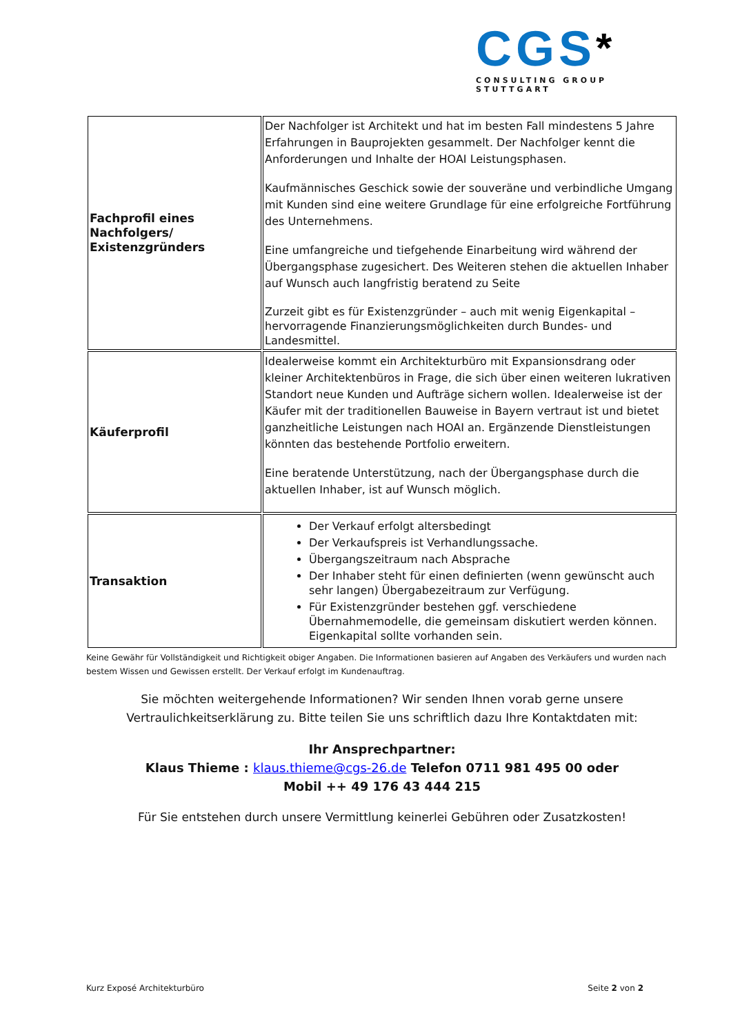CGS*
CONSULTING GROUP STUTTGART
| Fachprofil eines Nachfolgers/ Existenzgründers | Der Nachfolger ist Architekt und hat im besten Fall mindestens 5 Jahre Erfahrungen in Bauprojekten gesammelt. Der Nachfolger kennt die Anforderungen und Inhalte der HOAI Leistungsphasen. Kaufmännisches Geschick sowie der souveräne und verbindliche Umgang mit Kunden sind eine weitere Grundlage für eine erfolgreiche Fortführung des Unternehmens. Eine umfangreiche und tiefgehende Einarbeitung wird während der Übergangsphase zugesichert. Des Weiteren stehen die aktuellen Inhaber auf Wunsch auch langfristig beratend zu Seite Zurzeit gibt es für Existenzgründer – auch mit wenig Eigenkapital – hervorragende Finanzierungsmöglichkeiten durch Bundes- und Landesmittel. |
| Käuferprofil | Idealerweise kommt ein Architekturbüro mit Expansionsdrang oder kleiner Architektenbüros in Frage, die sich über einen weiteren lukrativen Standort neue Kunden und Aufträge sichern wollen. Idealerweise ist der Käufer mit der traditionellen Bauweise in Bayern vertraut ist und bietet ganzheitliche Leistungen nach HOAI an. Ergänzende Dienstleistungen könnten das bestehende Portfolio erweitern. Eine beratende Unterstützung, nach der Übergangsphase durch die aktuellen Inhaber, ist auf Wunsch möglich. |
| Transaktion | Der Verkauf erfolgt altersbedingt Der Verkaufspreis ist Verhandlungssache. Übergangszeitraum nach Absprache Der Inhaber steht für einen definierten (wenn gewünscht auch sehr langen) Übergabezeitraum zur Verfügung. Für Existenzgründer bestehen ggf. verschiedene Übernahmemodelle, die gemeinsam diskutiert werden können. Eigenkapital sollte vorhanden sein. |
Keine Gewähr für Vollständigkeit und Richtigkeit obiger Angaben. Die Informationen basieren auf Angaben des Verkäufers und wurden nach bestem Wissen und Gewissen erstellt. Der Verkauf erfolgt im Kundenauftrag.
Sie möchten weitergehende Informationen? Wir senden Ihnen vorab gerne unsere Vertraulichkeitserklärung zu. Bitte teilen Sie uns schriftlich dazu Ihre Kontaktdaten mit:
Ihr Ansprechpartner:
Klaus Thieme : klaus.thieme@cgs-26.de Telefon 0711 981 495 00 oder
Mobil ++ 49 176 43 444 215
Für Sie entstehen durch unsere Vermittlung keinerlei Gebühren oder Zusatzkosten!
Kurz Exposé Architekturbüro Seite 2 von 2